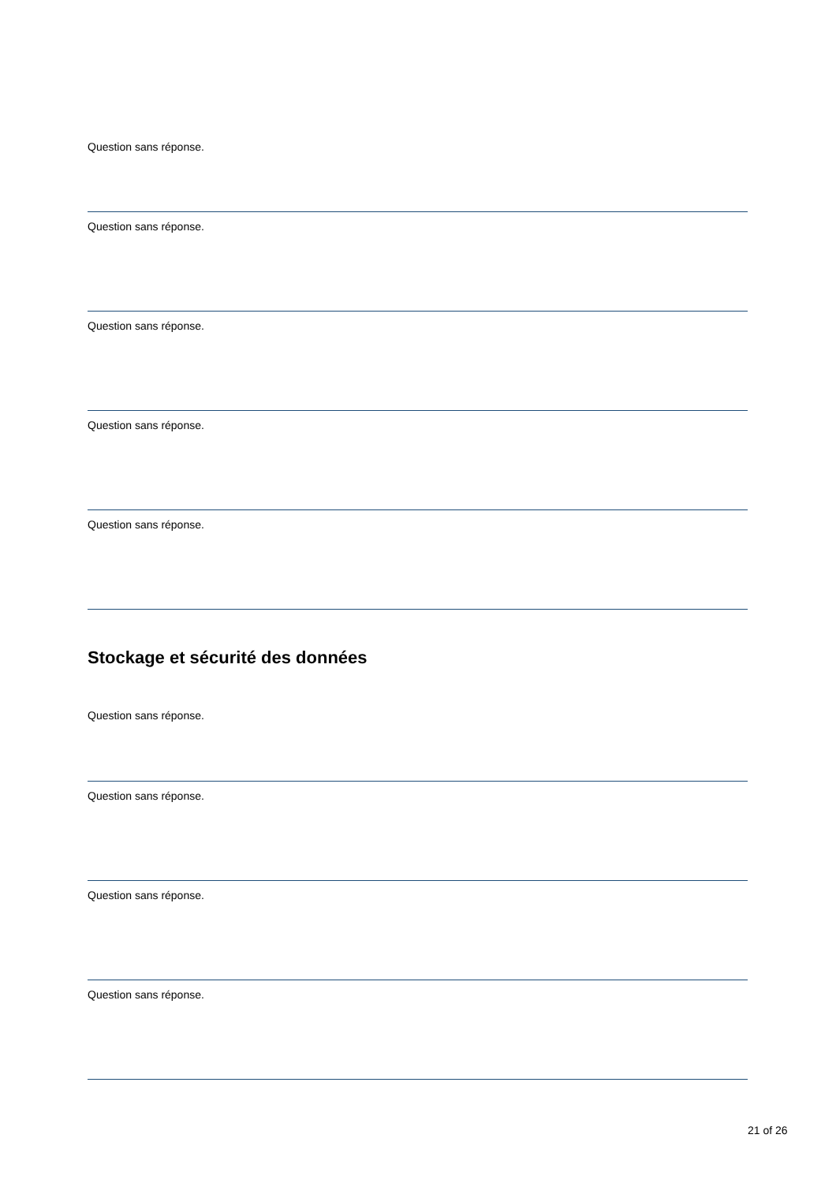Question sans réponse.
Question sans réponse.
Question sans réponse.
Question sans réponse.
Question sans réponse.
Stockage et sécurité des données
Question sans réponse.
Question sans réponse.
Question sans réponse.
Question sans réponse.
21 of 26